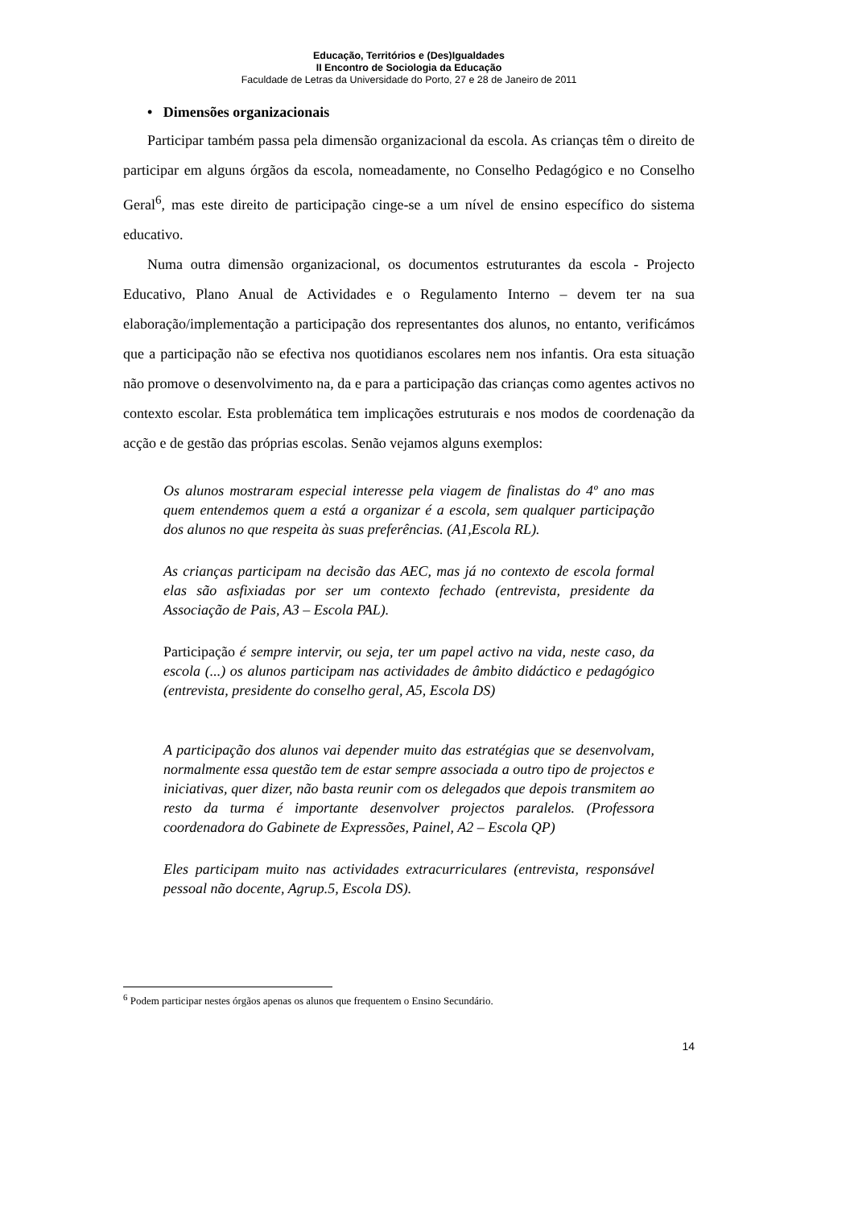Educação, Territórios e (Des)Igualdades
II Encontro de Sociologia da Educação
Faculdade de Letras da Universidade do Porto, 27 e 28 de Janeiro de 2011
• Dimensões organizacionais
Participar também passa pela dimensão organizacional da escola. As crianças têm o direito de participar em alguns órgãos da escola, nomeadamente, no Conselho Pedagógico e no Conselho Geral<sup>6</sup>, mas este direito de participação cinge-se a um nível de ensino específico do sistema educativo.
Numa outra dimensão organizacional, os documentos estruturantes da escola - Projecto Educativo, Plano Anual de Actividades e o Regulamento Interno – devem ter na sua elaboração/implementação a participação dos representantes dos alunos, no entanto, verificámos que a participação não se efectiva nos quotidianos escolares nem nos infantis. Ora esta situação não promove o desenvolvimento na, da e para a participação das crianças como agentes activos no contexto escolar. Esta problemática tem implicações estruturais e nos modos de coordenação da acção e de gestão das próprias escolas. Senão vejamos alguns exemplos:
Os alunos mostraram especial interesse pela viagem de finalistas do 4º ano mas quem entendemos quem a está a organizar é a escola, sem qualquer participação dos alunos no que respeita às suas preferências. (A1,Escola RL).
As crianças participam na decisão das AEC, mas já no contexto de escola formal elas são asfixiadas por ser um contexto fechado (entrevista, presidente da Associação de Pais, A3 – Escola PAL).
Participação é sempre intervir, ou seja, ter um papel activo na vida, neste caso, da escola (...) os alunos participam nas actividades de âmbito didáctico e pedagógico (entrevista, presidente do conselho geral, A5, Escola DS)
A participação dos alunos vai depender muito das estratégias que se desenvolvam, normalmente essa questão tem de estar sempre associada a outro tipo de projectos e iniciativas, quer dizer, não basta reunir com os delegados que depois transmitem ao resto da turma é importante desenvolver projectos paralelos. (Professora coordenadora do Gabinete de Expressões, Painel, A2 – Escola QP)
Eles participam muito nas actividades extracurriculares (entrevista, responsável pessoal não docente, Agrup.5, Escola DS).
<sup>6</sup> Podem participar nestes órgãos apenas os alunos que frequentem o Ensino Secundário.
14